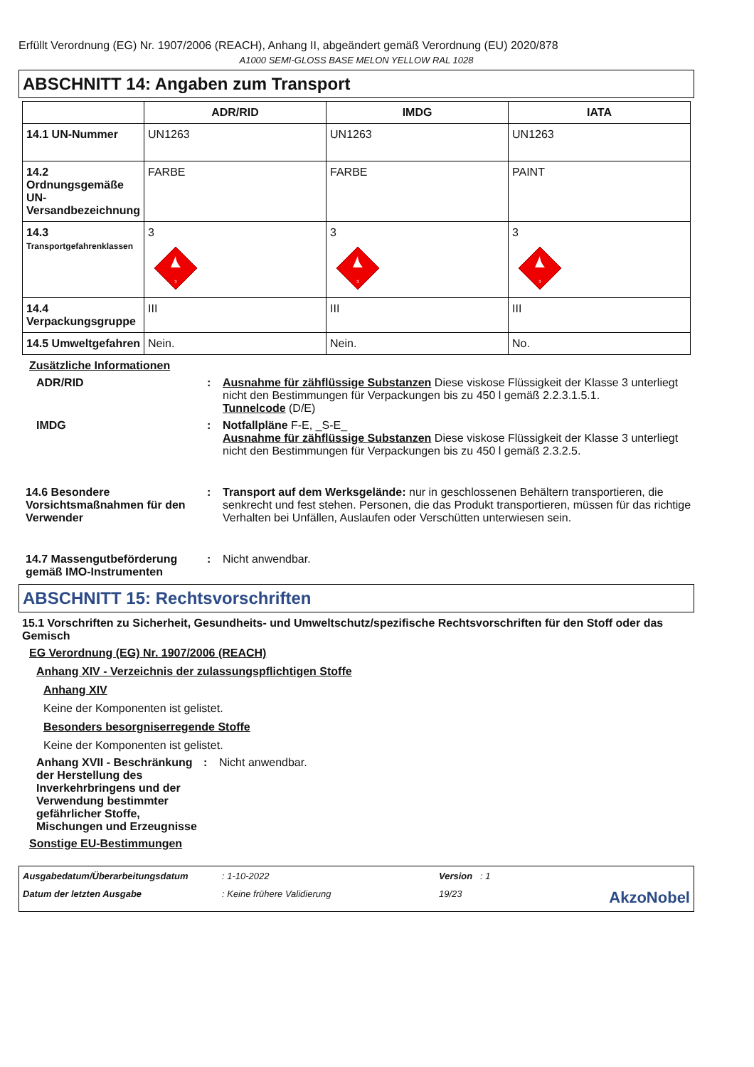Erfüllt Verordnung (EG) Nr. 1907/2006 (REACH), Anhang II, abgeändert gemäß Verordnung (EU) 2020/878
A1000 SEMI-GLOSS BASE MELON YELLOW RAL 1028
ABSCHNITT 14: Angaben zum Transport
| | ADR/RID | IMDG | IATA |
| --- | --- | --- | --- |
| 14.1 UN-Nummer | UN1263 | UN1263 | UN1263 |
| 14.2 Ordnungsgemäße UN-Versandbezeichnung | FARBE | FARBE | PAINT |
| 14.3 Transportgefahrenklassen | 3 3 | 3 3 | 3 3 |
| 14.4 Verpackungsgruppe | III | III | III |
| 14.5 Umweltgefahren | Nein. | Nein. | No. |
Zusätzliche Informationen
ADR/RID : Ausnahme für zähflüssige Substanzen Diese viskose Flüssigkeit der Klasse 3 unterliegt nicht den Bestimmungen für Verpackungen bis zu 450 l gemäß 2.2.3.1.5.1.
Tunnelcode (D/E)
IMDG : Notfallpläne F-E, _S-E_
Ausnahme für zähflüssige Substanzen Diese viskose Flüssigkeit der Klasse 3 unterliegt nicht den Bestimmungen für Verpackungen bis zu 450 l gemäß 2.3.2.5.
14.6 Besondere Vorsichtsmaßnahmen für den Verwender
: Transport auf dem Werksgelände: nur in geschlossenen Behältern transportieren, die senkrecht und fest stehen. Personen, die das Produkt transportieren, müssen für das richtige Verhalten bei Unfällen, Auslaufen oder Verschütten unterwiesen sein.
14.7 Massengutbeförderung gemäß IMO-Instrumenten
: Nicht anwendbar.
ABSCHNITT 15: Rechtsvorschriften
15.1 Vorschriften zu Sicherheit, Gesundheits- und Umweltschutz/spezifische Rechtsvorschriften für den Stoff oder das Gemisch
EG Verordnung (EG) Nr. 1907/2006 (REACH)
Anhang XIV - Verzeichnis der zulassungspflichtigen Stoffe
Anhang XIV
Keine der Komponenten ist gelistet.
Besonders besorgniserregende Stoffe
Keine der Komponenten ist gelistet.
Anhang XVII - Beschränkung der Herstellung des Inverkehrbringens und der Verwendung bestimmter gefährlicher Stoffe, Mischungen und Erzeugnisse
: Nicht anwendbar.
Sonstige EU-Bestimmungen
Ausgabedatum/Überarbeitungsdatum: 1-10-2022 Version : 1 Datum der letzten Ausgabe: Keine frühere Validierung 19/23 AkzoNobel